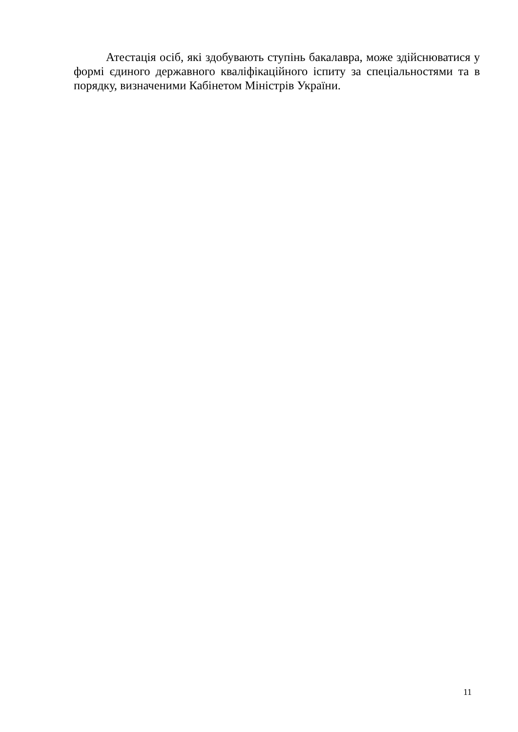Атестація осіб, які здобувають ступінь бакалавра, може здійснюватися у формі єдиного державного кваліфікаційного іспиту за спеціальностями та в порядку, визначеними Кабінетом Міністрів України.
11